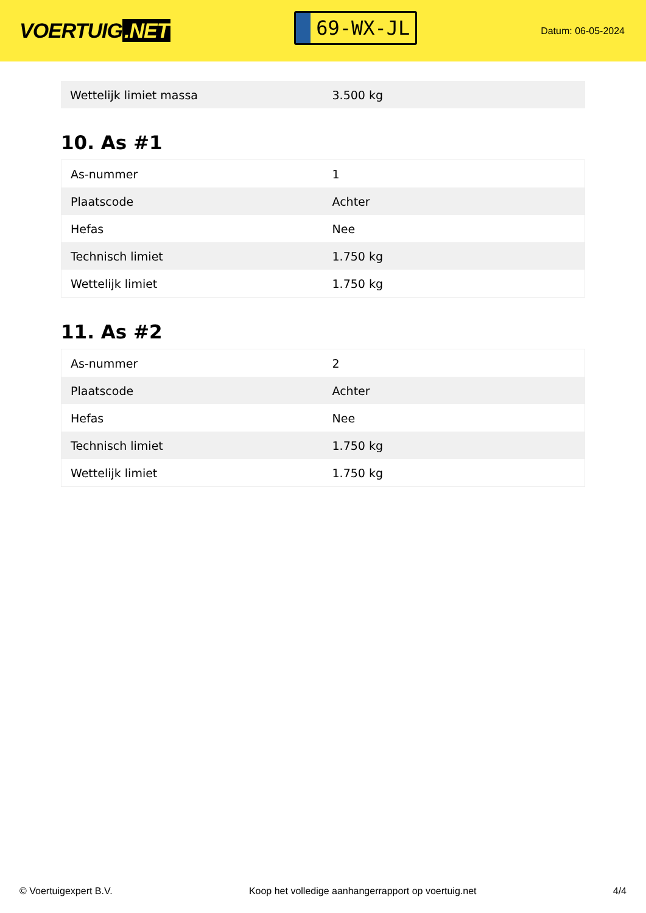VOERTUIG.NET
69-WX-JL
Datum: 06-05-2024
| Wettelijk limiet massa | 3.500 kg |
10. As #1
| As-nummer | 1 |
| Plaatscode | Achter |
| Hefas | Nee |
| Technisch limiet | 1.750 kg |
| Wettelijk limiet | 1.750 kg |
11. As #2
| As-nummer | 2 |
| Plaatscode | Achter |
| Hefas | Nee |
| Technisch limiet | 1.750 kg |
| Wettelijk limiet | 1.750 kg |
© Voertuigexpert B.V. Koop het volledige aanhangerrapport op voertuig.net 4/4